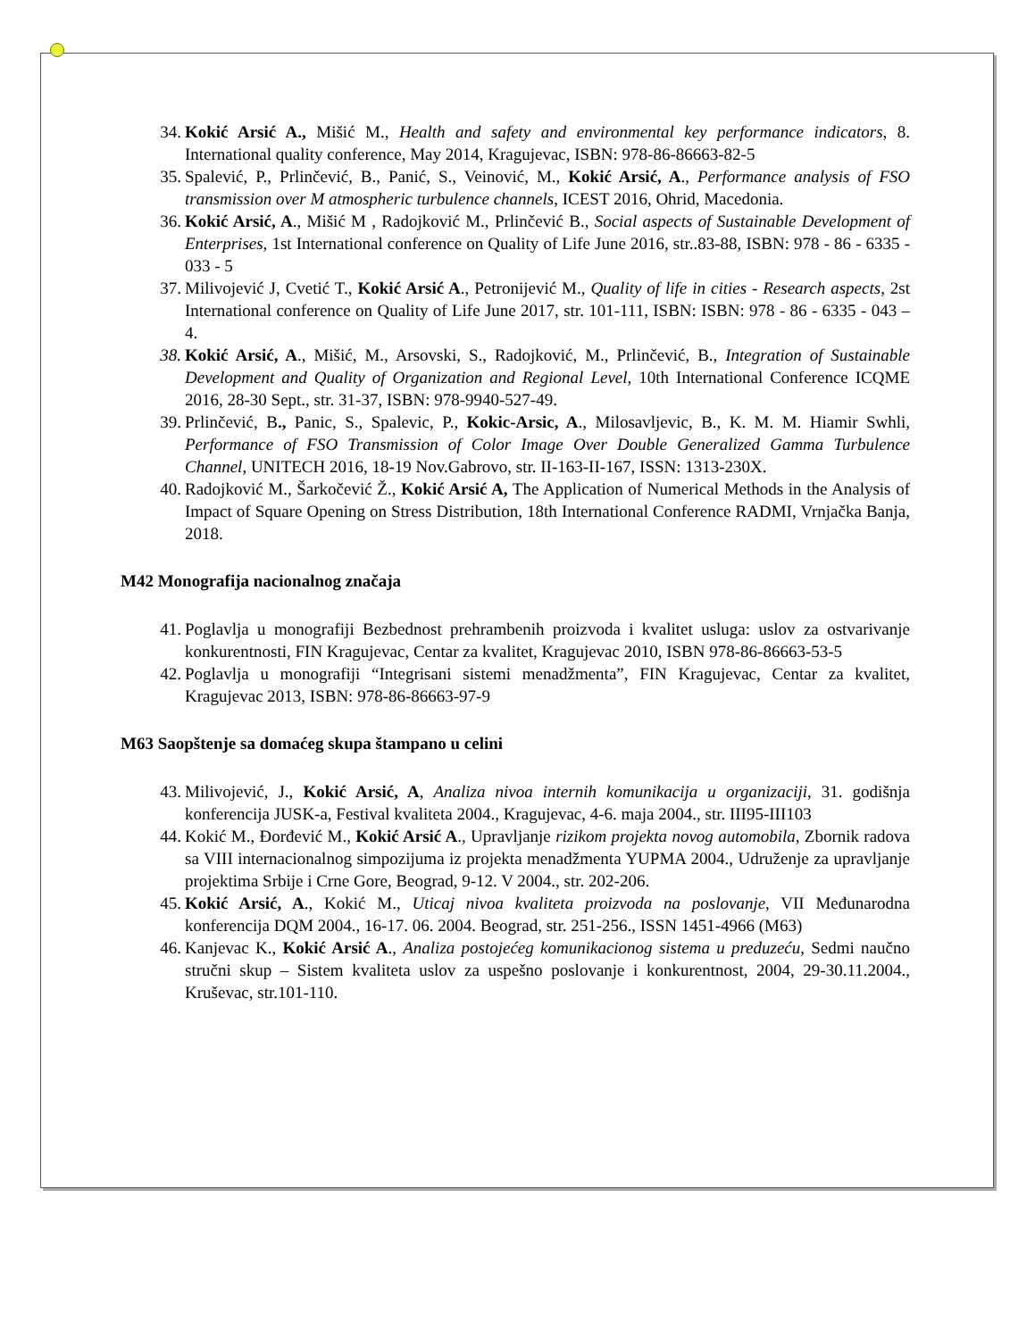34. Kokić Arsić A., Mišić M., Health and safety and environmental key performance indicators, 8. International quality conference, May 2014, Kragujevac, ISBN: 978-86-86663-82-5
35. Spalević, P., Prlinčević, B., Panić, S., Veinović, M., Kokić Arsić, A., Performance analysis of FSO transmission over M atmospheric turbulence channels, ICEST 2016, Ohrid, Macedonia.
36. Kokić Arsić, A., Mišić M , Radojković M., Prlinčević B., Social aspects of Sustainable Development of Enterprises, 1st International conference on Quality of Life June 2016, str..83-88, ISBN: 978 - 86 - 6335 - 033 - 5
37. Milivojević J, Cvetić T., Kokić Arsić A., Petronijević M., Quality of life in cities - Research aspects, 2st International conference on Quality of Life June 2017, str. 101-111, ISBN: ISBN: 978 - 86 - 6335 - 043 – 4.
38. Kokić Arsić, A., Mišić, M., Arsovski, S., Radojković, M., Prlinčević, B., Integration of Sustainable Development and Quality of Organization and Regional Level, 10th International Conference ICQME 2016, 28-30 Sept., str. 31-37, ISBN: 978-9940-527-49.
39. Prlinčević, B., Panic, S., Spalevic, P., Kokic-Arsic, A., Milosavljevic, B., K. M. M. Hiamir Swhli, Performance of FSO Transmission of Color Image Over Double Generalized Gamma Turbulence Channel, UNITECH 2016, 18-19 Nov.Gabrovo, str. II-163-II-167, ISSN: 1313-230X.
40. Radojković M., Šarkočević Ž., Kokić Arsić A, The Application of Numerical Methods in the Analysis of Impact of Square Opening on Stress Distribution, 18th International Conference RADMI, Vrnjačka Banja, 2018.
M42 Monografija nacionalnog značaja
41. Poglavlja u monografiji Bezbednost prehrambenih proizvoda i kvalitet usluga: uslov za ostvarivanje konkurentnosti, FIN Kragujevac, Centar za kvalitet, Kragujevac 2010, ISBN 978-86-86663-53-5
42. Poglavlja u monografiji “Integrisani sistemi menadžmenta”, FIN Kragujevac, Centar za kvalitet, Kragujevac 2013, ISBN: 978-86-86663-97-9
M63 Saopštenje sa domaćeg skupa štampano u celini
43. Milivojević, J., Kokić Arsić, A, Analiza nivoa internih komunikacija u organizaciji, 31. godišnja konferencija JUSK-a, Festival kvaliteta 2004., Kragujevac, 4-6. maja 2004., str. III95-III103
44. Kokić M., Đorđević M., Kokić Arsić A., Upravljanje rizikom projekta novog automobila, Zbornik radova sa VIII internacionalnog simpozijuma iz projekta menadžmenta YUPMA 2004., Udruženje za upravljanje projektima Srbije i Crne Gore, Beograd, 9-12. V 2004., str. 202-206.
45. Kokić Arsić, A., Kokić M., Uticaj nivoa kvaliteta proizvoda na poslovanje, VII Međunarodna konferencija DQM 2004., 16-17. 06. 2004. Beograd, str. 251-256., ISSN 1451-4966 (M63)
46. Kanjevac K., Kokić Arsić A., Analiza postojećeg komunikacionog sistema u preduzeću, Sedmi naučno stručni skup – Sistem kvaliteta uslov za uspešno poslovanje i konkurentnost, 2004, 29-30.11.2004., Kruševac, str.101-110.